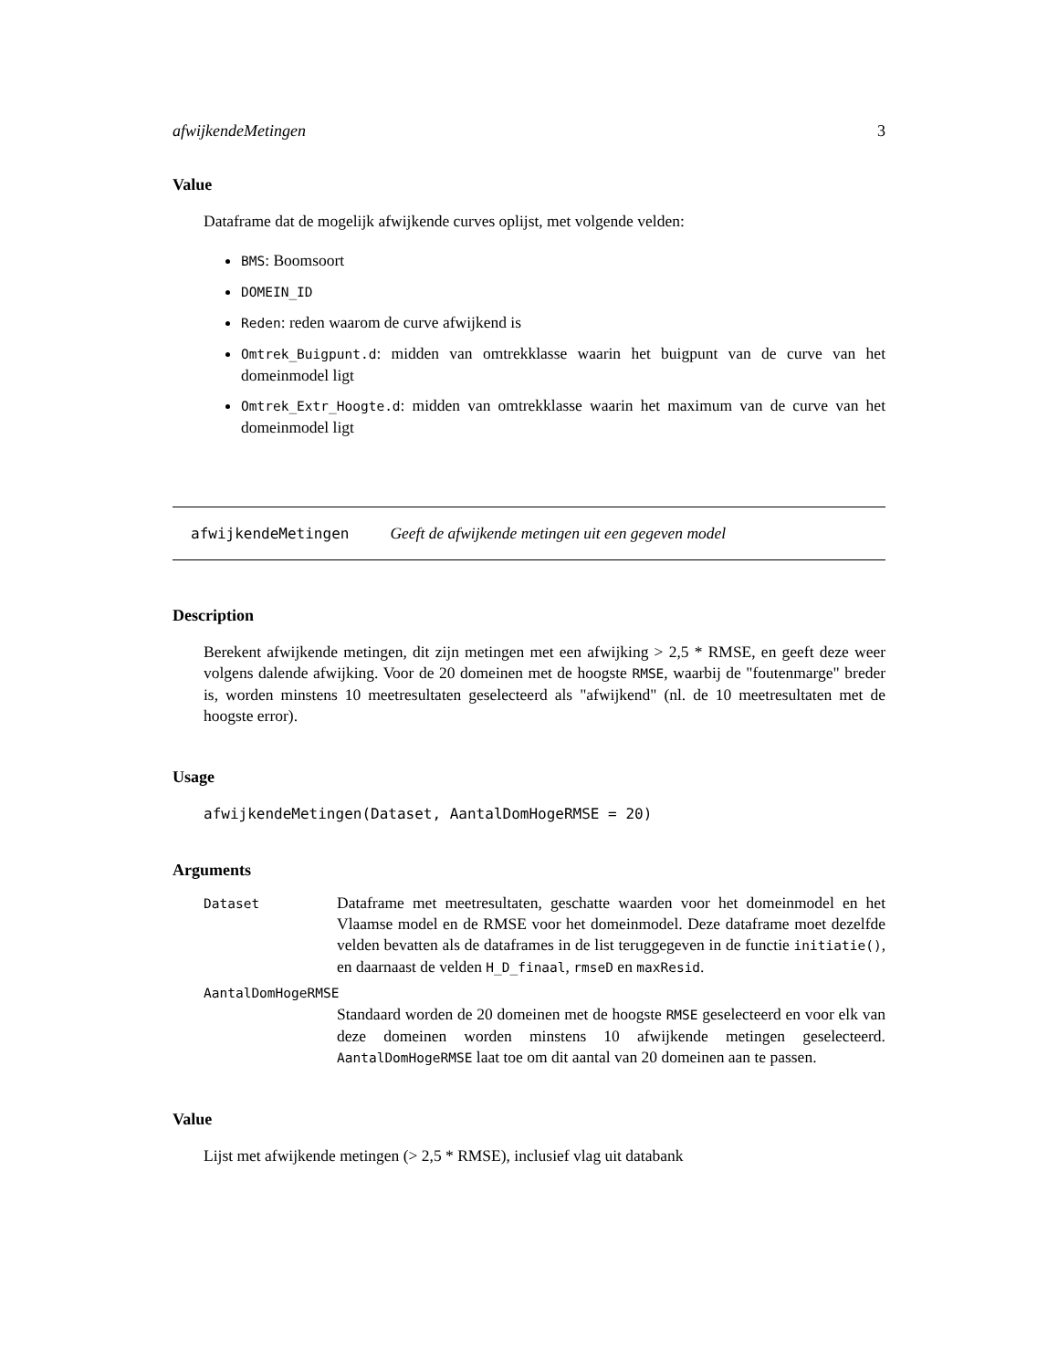afwijkendeMetingen 3
Value
Dataframe dat de mogelijk afwijkende curves oplijst, met volgende velden:
BMS: Boomsoort
DOMEIN_ID
Reden: reden waarom de curve afwijkend is
Omtrek_Buigpunt.d: midden van omtrekklasse waarin het buigpunt van de curve van het domeinmodel ligt
Omtrek_Extr_Hoogte.d: midden van omtrekklasse waarin het maximum van de curve van het domeinmodel ligt
afwijkendeMetingen Geeft de afwijkende metingen uit een gegeven model
Description
Berekent afwijkende metingen, dit zijn metingen met een afwijking > 2,5 * RMSE, en geeft deze weer volgens dalende afwijking. Voor de 20 domeinen met de hoogste RMSE, waarbij de "foutenmarge" breder is, worden minstens 10 meetresultaten geselecteerd als "afwijkend" (nl. de 10 meetresultaten met de hoogste error).
Usage
afwijkendeMetingen(Dataset, AantalDomHogeRMSE = 20)
Arguments
| Dataset | Dataframe met meetresultaten, geschatte waarden voor het domeinmodel en het Vlaamse model en de RMSE voor het domeinmodel. Deze dataframe moet dezelfde velden bevatten als de dataframes in de list teruggegeven in de functie initiatie() , en daarnaast de velden H_D_finaal , rmseD en maxResid . |
| AantalDomHogeRMSE | |
| | Standaard worden de 20 domeinen met de hoogste RMSE geselecteerd en voor elk van deze domeinen worden minstens 10 afwijkende metingen geselecteerd. AantalDomHogeRMSE laat toe om dit aantal van 20 domeinen aan te passen. |
Value
Lijst met afwijkende metingen (> 2,5 * RMSE), inclusief vlag uit databank